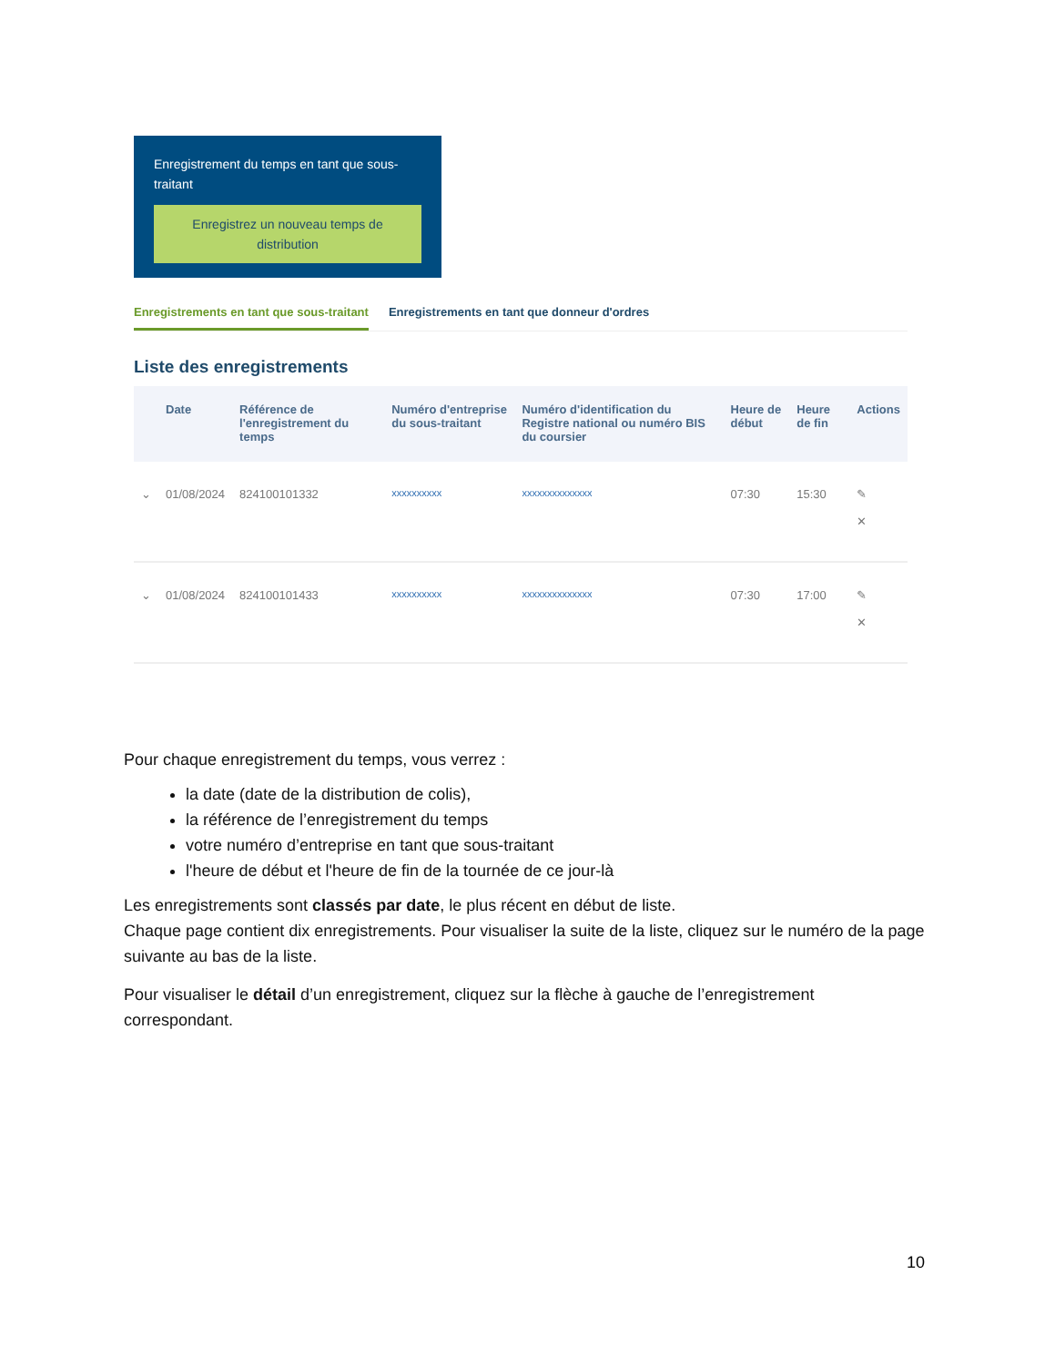Enregistrement du temps en tant que sous-traitant
Enregistrez un nouveau temps de distribution
Enregistrements en tant que sous-traitant Enregistrements en tant que donneur d'ordres
Liste des enregistrements
| | Date | Référence de l'enregistrement du temps | Numéro d'entreprise du sous-traitant | Numéro d'identification du Registre national ou numéro BIS du coursier | Heure de début | Heure de fin | Actions |
| --- | --- | --- | --- | --- | --- | --- | --- |
| ⌄ | 01/08/2024 | 824100101332 | xxxxxxxxxx | xxxxxxxxxxxxxx | 07:30 | 15:30 | ✎ ✕ |
| ⌄ | 01/08/2024 | 824100101433 | xxxxxxxxxx | xxxxxxxxxxxxxx | 07:30 | 17:00 | ✎ ✕ |
Pour chaque enregistrement du temps, vous verrez :
la date (date de la distribution de colis),
la référence de l’enregistrement du temps
votre numéro d’entreprise en tant que sous-traitant
l'heure de début et l'heure de fin de la tournée de ce jour-là
Les enregistrements sont classés par date, le plus récent en début de liste.
Chaque page contient dix enregistrements. Pour visualiser la suite de la liste, cliquez sur le numéro de la page suivante au bas de la liste.
Pour visualiser le détail d’un enregistrement, cliquez sur la flèche à gauche de l’enregistrement correspondant.
10